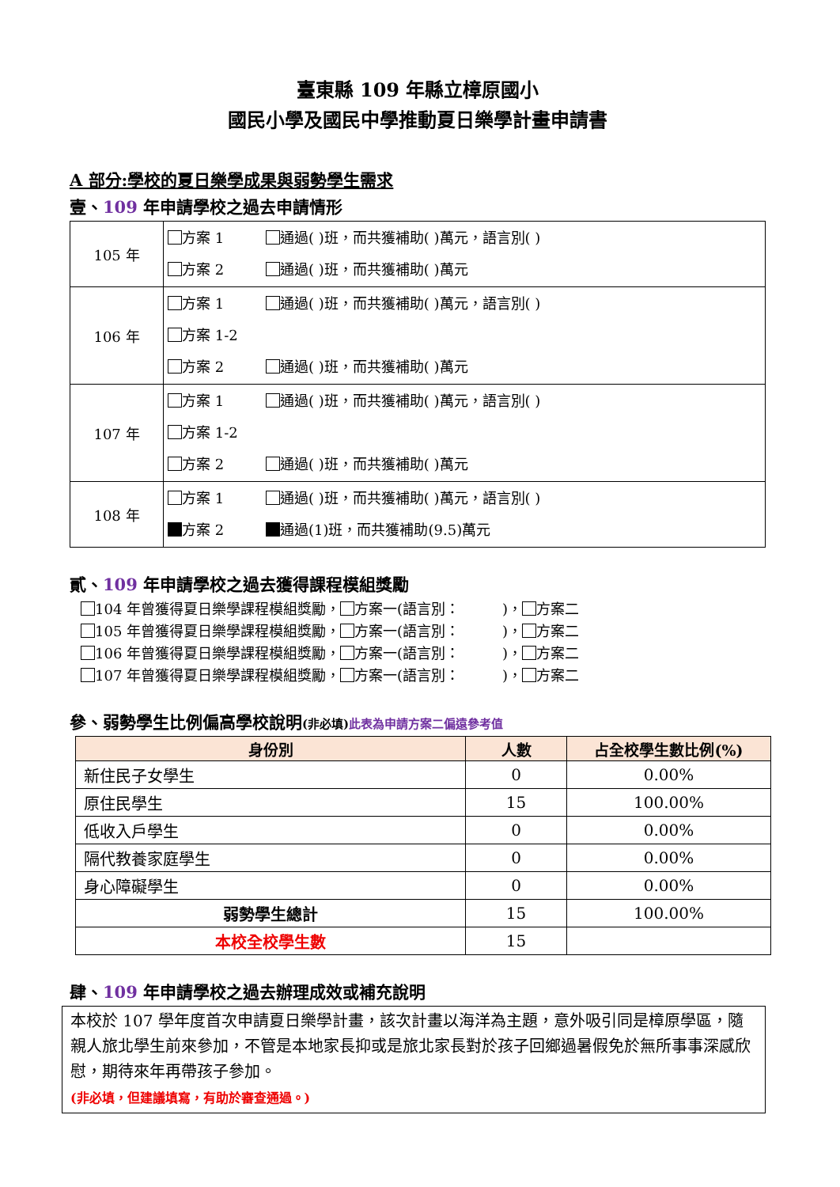臺東縣 109 年縣立樟原國小
國民小學及國民中學推動夏日樂學計畫申請書
A 部分:學校的夏日樂學成果與弱勢學生需求
壹、109 年申請學校之過去申請情形
| 105 年 | 方案 1 通過( )班，而共獲補助( )萬元，語言別( ) 方案 2 通過( )班，而共獲補助( )萬元 |
| 106 年 | 方案 1 通過( )班，而共獲補助( )萬元，語言別( ) 方案 1-2 方案 2 通過( )班，而共獲補助( )萬元 |
| 107 年 | 方案 1 通過( )班，而共獲補助( )萬元，語言別( ) 方案 1-2 方案 2 通過( )班，而共獲補助( )萬元 |
| 108 年 | 方案 1 通過( )班，而共獲補助( )萬元，語言別( ) 方案 2 通過(1)班，而共獲補助(9.5)萬元 |
貳、109 年申請學校之過去獲得課程模組獎勵
104 年曾獲得夏日樂學課程模組獎勵， 方案一(語言別：　　　)， 方案二
105 年曾獲得夏日樂學課程模組獎勵， 方案一(語言別：　　　)， 方案二
106 年曾獲得夏日樂學課程模組獎勵， 方案一(語言別：　　　)， 方案二
107 年曾獲得夏日樂學課程模組獎勵， 方案一(語言別：　　　)， 方案二
參、弱勢學生比例偏高學校說明(非必填) 此表為申請方案二偏遠參考值
| 身份別 | 人數 | 占全校學生數比例(%) |
| --- | --- | --- |
| 新住民子女學生 | 0 | 0.00% |
| 原住民學生 | 15 | 100.00% |
| 低收入戶學生 | 0 | 0.00% |
| 隔代教養家庭學生 | 0 | 0.00% |
| 身心障礙學生 | 0 | 0.00% |
| 弱勢學生總計 | 15 | 100.00% |
| 本校全校學生數 | 15 | |
肆、109 年申請學校之過去辦理成效或補充說明
本校於 107 學年度首次申請夏日樂學計畫，該次計畫以海洋為主題，意外吸引同是樟原學區，隨親人旅北學生前來參加，不管是本地家長抑或是旅北家長對於孩子回鄉過暑假免於無所事事深感欣慰，期待來年再帶孩子參加。
(非必填，但建議填寫，有助於審查通過。)